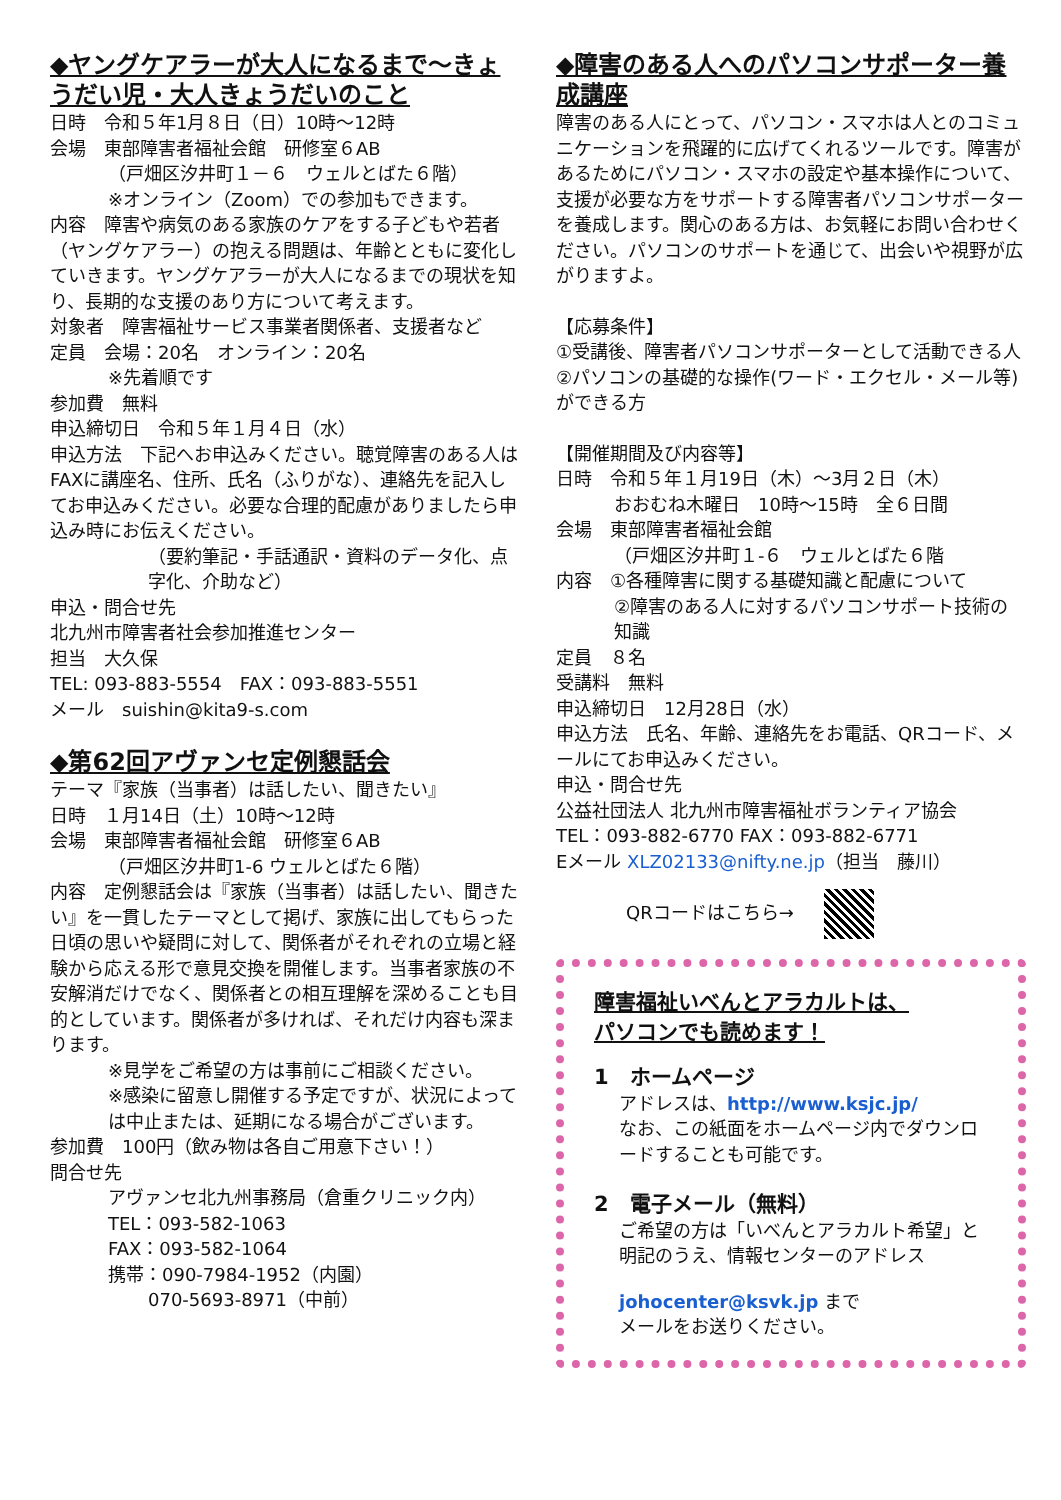◆ヤングケアラーが大人になるまで～きょうだい児・大人きょうだいのこと
日時　令和５年1月８日（日）10時～12時
会場　東部障害者福祉会館　研修室６AB
（戸畑区汐井町１－６　ウェルとばた６階）
※オンライン（Zoom）での参加もできます。
内容　障害や病気のある家族のケアをする子どもや若者（ヤングケアラー）の抱える問題は、年齢とともに変化していきます。ヤングケアラーが大人になるまでの現状を知り、長期的な支援のあり方について考えます。
対象者　障害福祉サービス事業者関係者、支援者など
定員　会場：20名　オンライン：20名
※先着順です
参加費　無料
申込締切日　令和５年１月４日（水）
申込方法　下記へお申込みください。聴覚障害のある人はFAXに講座名、住所、氏名（ふりがな）、連絡先を記入してお申込みください。必要な合理的配慮がありましたら申込み時にお伝えください。
（要約筆記・手話通訳・資料のデータ化、点字化、介助など）
申込・問合せ先
北九州市障害者社会参加推進センター
担当　大久保
TEL: 093-883-5554　FAX：093-883-5551
メール　suishin@kita9-s.com
◆第62回アヴァンセ定例懇話会
テーマ『家族（当事者）は話したい、聞きたい』
日時　１月14日（土）10時～12時
会場　東部障害者福祉会館　研修室６AB
（戸畑区汐井町1-6 ウェルとばた６階）
内容　定例懇話会は『家族（当事者）は話したい、聞きたい』を一貫したテーマとして掲げ、家族に出してもらった日頃の思いや疑問に対して、関係者がそれぞれの立場と経験から応える形で意見交換を開催します。当事者家族の不安解消だけでなく、関係者との相互理解を深めることも目的としています。関係者が多ければ、それだけ内容も深まります。
※見学をご希望の方は事前にご相談ください。
※感染に留意し開催する予定ですが、状況によっては中止または、延期になる場合がございます。
参加費　100円（飲み物は各自ご用意下さい！）
問合せ先
アヴァンセ北九州事務局（倉重クリニック内）
TEL：093-582-1063
FAX：093-582-1064
携帯：090-7984-1952（内園）
070-5693-8971（中前）
◆障害のある人へのパソコンサポーター養成講座
障害のある人にとって、パソコン・スマホは人とのコミュニケーションを飛躍的に広げてくれるツールです。障害があるためにパソコン・スマホの設定や基本操作について、支援が必要な方をサポートする障害者パソコンサポーターを養成します。関心のある方は、お気軽にお問い合わせください。パソコンのサポートを通じて、出会いや視野が広がりますよ。
【応募条件】
①受講後、障害者パソコンサポーターとして活動できる人
②パソコンの基礎的な操作(ワード・エクセル・メール等)ができる方
【開催期間及び内容等】
日時　令和５年１月19日（木）～3月２日（木）
おおむね木曜日　10時～15時　全６日間
会場　東部障害者福祉会館
（戸畑区汐井町１-６　ウェルとばた６階
内容　①各種障害に関する基礎知識と配慮について
②障害のある人に対するパソコンサポート技術の知識
定員　８名
受講料　無料
申込締切日　12月28日（水）
申込方法　氏名、年齢、連絡先をお電話、QRコード、メールにてお申込みください。
申込・問合せ先
公益社団法人 北九州市障害福祉ボランティア協会
TEL：093-882-6770 FAX：093-882-6771
Eメール XLZ02133@nifty.ne.jp（担当　藤川）
QRコードはこちら→
障害福祉いべんとアラカルトは、
パソコンでも読めます！
1　ホームページ
アドレスは、http://www.ksjc.jp/
なお、この紙面をホームページ内でダウンロードすることも可能です。
2　電子メール（無料）
ご希望の方は「いべんとアラカルト希望」と明記のうえ、情報センターのアドレス
johocenter@ksvk.jp まで
メールをお送りください。